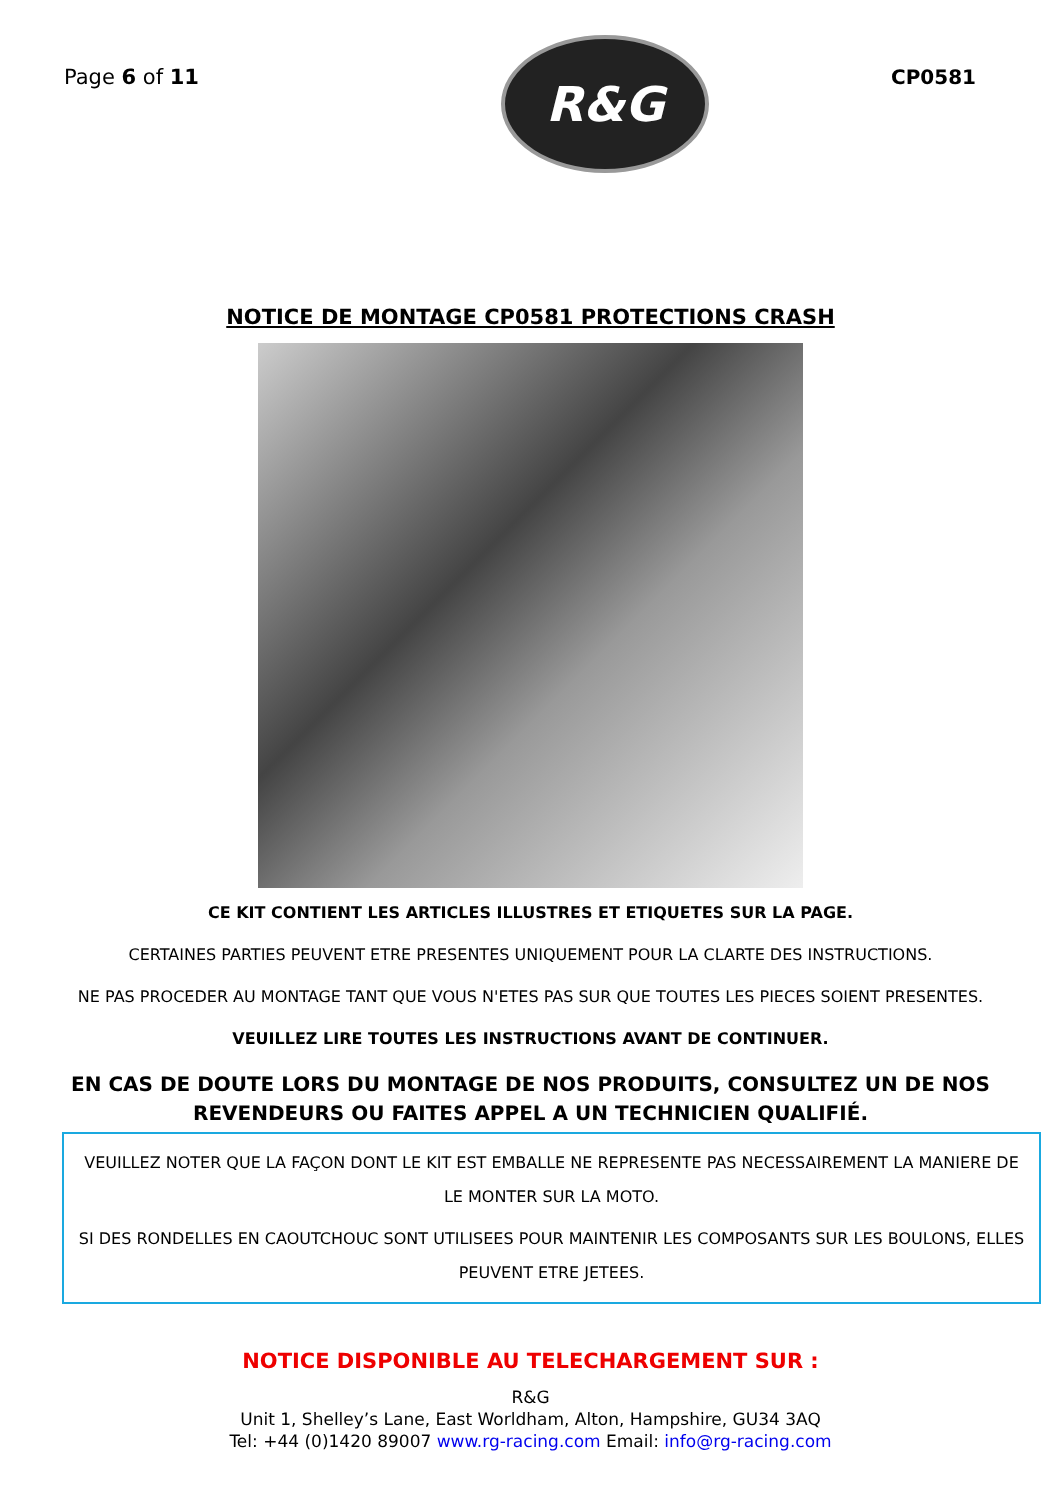Page 6 of 11
R&G
CP0581
NOTICE DE MONTAGE CP0581 PROTECTIONS CRASH
CE KIT CONTIENT LES ARTICLES ILLUSTRES ET ETIQUETES SUR LA PAGE.
CERTAINES PARTIES PEUVENT ETRE PRESENTES UNIQUEMENT POUR LA CLARTE DES INSTRUCTIONS.
NE PAS PROCEDER AU MONTAGE TANT QUE VOUS N'ETES PAS SUR QUE TOUTES LES PIECES SOIENT PRESENTES.
VEUILLEZ LIRE TOUTES LES INSTRUCTIONS AVANT DE CONTINUER.
EN CAS DE DOUTE LORS DU MONTAGE DE NOS PRODUITS, CONSULTEZ UN DE NOS REVENDEURS OU FAITES APPEL A UN TECHNICIEN QUALIFIÉ.
VEUILLEZ NOTER QUE LA FAÇON DONT LE KIT EST EMBALLE NE REPRESENTE PAS NECESSAIREMENT LA MANIERE DE LE MONTER SUR LA MOTO.
SI DES RONDELLES EN CAOUTCHOUC SONT UTILISEES POUR MAINTENIR LES COMPOSANTS SUR LES BOULONS, ELLES PEUVENT ETRE JETEES.
NOTICE DISPONIBLE AU TELECHARGEMENT SUR :
R&G
Unit 1, Shelley’s Lane, East Worldham, Alton, Hampshire, GU34 3AQ
Tel: +44 (0)1420 89007 www.rg-racing.com Email: info@rg-racing.com